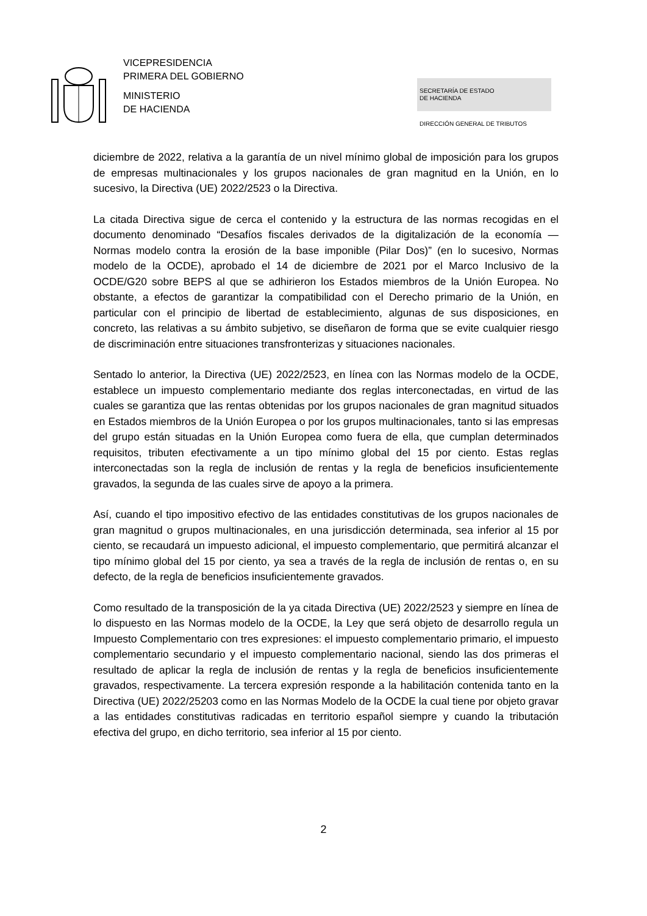VICEPRESIDENCIA
PRIMERA DEL GOBIERNO
MINISTERIO
DE HACIENDA
SECRETARÍA DE ESTADO
DE HACIENDA
DIRECCIÓN GENERAL DE TRIBUTOS
diciembre de 2022, relativa a la garantía de un nivel mínimo global de imposición para los grupos de empresas multinacionales y los grupos nacionales de gran magnitud en la Unión, en lo sucesivo, la Directiva (UE) 2022/2523 o la Directiva.
La citada Directiva sigue de cerca el contenido y la estructura de las normas recogidas en el documento denominado “Desafíos fiscales derivados de la digitalización de la economía — Normas modelo contra la erosión de la base imponible (Pilar Dos)” (en lo sucesivo, Normas modelo de la OCDE), aprobado el 14 de diciembre de 2021 por el Marco Inclusivo de la OCDE/G20 sobre BEPS al que se adhirieron los Estados miembros de la Unión Europea. No obstante, a efectos de garantizar la compatibilidad con el Derecho primario de la Unión, en particular con el principio de libertad de establecimiento, algunas de sus disposiciones, en concreto, las relativas a su ámbito subjetivo, se diseñaron de forma que se evite cualquier riesgo de discriminación entre situaciones transfronterizas y situaciones nacionales.
Sentado lo anterior, la Directiva (UE) 2022/2523, en línea con las Normas modelo de la OCDE, establece un impuesto complementario mediante dos reglas interconectadas, en virtud de las cuales se garantiza que las rentas obtenidas por los grupos nacionales de gran magnitud situados en Estados miembros de la Unión Europea o por los grupos multinacionales, tanto si las empresas del grupo están situadas en la Unión Europea como fuera de ella, que cumplan determinados requisitos, tributen efectivamente a un tipo mínimo global del 15 por ciento. Estas reglas interconectadas son la regla de inclusión de rentas y la regla de beneficios insuficientemente gravados, la segunda de las cuales sirve de apoyo a la primera.
Así, cuando el tipo impositivo efectivo de las entidades constitutivas de los grupos nacionales de gran magnitud o grupos multinacionales, en una jurisdicción determinada, sea inferior al 15 por ciento, se recaudará un impuesto adicional, el impuesto complementario, que permitirá alcanzar el tipo mínimo global del 15 por ciento, ya sea a través de la regla de inclusión de rentas o, en su defecto, de la regla de beneficios insuficientemente gravados.
Como resultado de la transposición de la ya citada Directiva (UE) 2022/2523 y siempre en línea de lo dispuesto en las Normas modelo de la OCDE, la Ley que será objeto de desarrollo regula un Impuesto Complementario con tres expresiones: el impuesto complementario primario, el impuesto complementario secundario y el impuesto complementario nacional, siendo las dos primeras el resultado de aplicar la regla de inclusión de rentas y la regla de beneficios insuficientemente gravados, respectivamente. La tercera expresión responde a la habilitación contenida tanto en la Directiva (UE) 2022/25203 como en las Normas Modelo de la OCDE la cual tiene por objeto gravar a las entidades constitutivas radicadas en territorio español siempre y cuando la tributación efectiva del grupo, en dicho territorio, sea inferior al 15 por ciento.
2